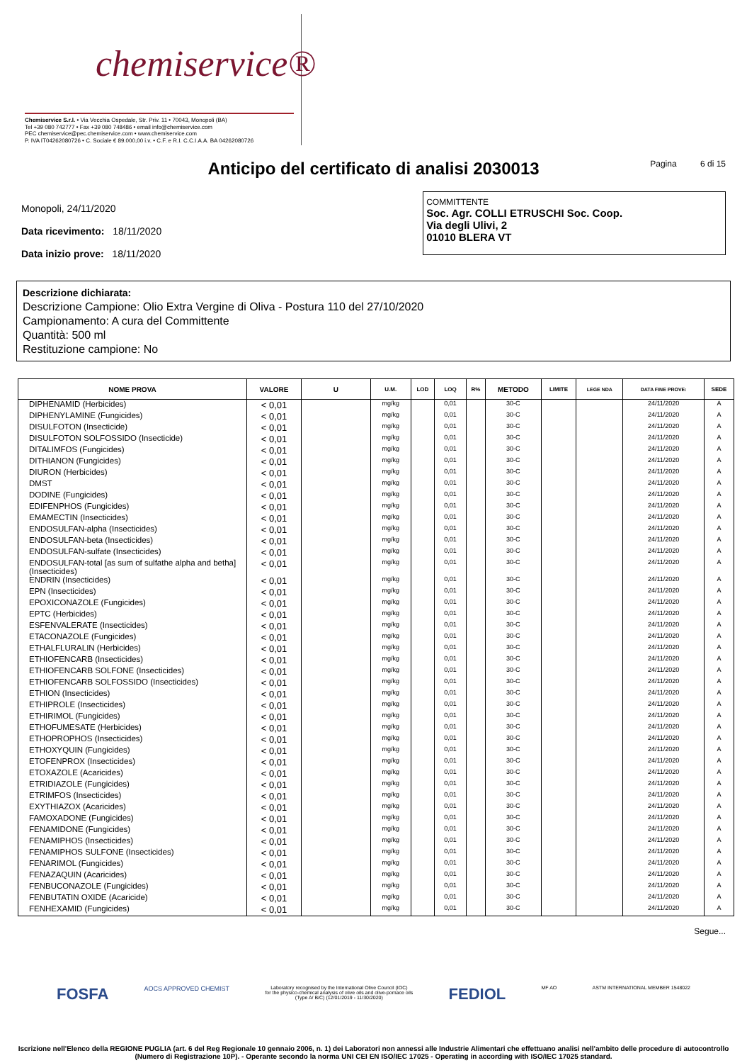chemiservice®
Chemiservice S.r.l. • Via Vecchia Ospedale, Str. Priv. 11 • 70043, Monopoli (BA)
Tel +39 080 742777 • Fax +39 080 748486 • email info@chemiservice.com
PEC chemiservice@pec.chemiservice.com • www.chemiservice.com
P. IVA IT04262080726 • C. Sociale € 89.000,00 i.v. • C.F. e R.I. C.C.I.A.A. BA 04262080726
Anticipo del certificato di analisi 2030013
Pagina 6 di 15
Monopoli, 24/11/2020
Data ricevimento: 18/11/2020
Data inizio prove: 18/11/2020
COMMITTENTE
Soc. Agr. COLLI ETRUSCHI Soc. Coop.
Via degli Ulivi, 2
01010 BLERA VT
Descrizione dichiarata:
Descrizione Campione: Olio Extra Vergine di Oliva - Postura 110 del 27/10/2020
Campionamento: A cura del Committente
Quantità: 500 ml
Restituzione campione: No
| NOME PROVA | VALORE | U | U.M. | LOD | LOQ | R% | METODO | LIMITE | LEGE NDA | DATA FINE PROVE: | SEDE |
| --- | --- | --- | --- | --- | --- | --- | --- | --- | --- | --- | --- |
| DIPHENAMID (Herbicides) | < 0,01 | | mg/kg | | 0,01 | | 30-C | | | 24/11/2020 | A |
| DIPHENYLAMINE (Fungicides) | < 0,01 | | mg/kg | | 0,01 | | 30-C | | | 24/11/2020 | A |
| DISULFOTON (Insecticide) | < 0,01 | | mg/kg | | 0,01 | | 30-C | | | 24/11/2020 | A |
| DISULFOTON SOLFOSSIDO (Insecticide) | < 0,01 | | mg/kg | | 0,01 | | 30-C | | | 24/11/2020 | A |
| DITALIMFOS (Fungicides) | < 0,01 | | mg/kg | | 0,01 | | 30-C | | | 24/11/2020 | A |
| DITHIANON (Fungicides) | < 0,01 | | mg/kg | | 0,01 | | 30-C | | | 24/11/2020 | A |
| DIURON (Herbicides) | < 0,01 | | mg/kg | | 0,01 | | 30-C | | | 24/11/2020 | A |
| DMST | < 0,01 | | mg/kg | | 0,01 | | 30-C | | | 24/11/2020 | A |
| DODINE (Fungicides) | < 0,01 | | mg/kg | | 0,01 | | 30-C | | | 24/11/2020 | A |
| EDIFENPHOS (Fungicides) | < 0,01 | | mg/kg | | 0,01 | | 30-C | | | 24/11/2020 | A |
| EMAMECTIN (Insecticides) | < 0,01 | | mg/kg | | 0,01 | | 30-C | | | 24/11/2020 | A |
| ENDOSULFAN-alpha (Insecticides) | < 0,01 | | mg/kg | | 0,01 | | 30-C | | | 24/11/2020 | A |
| ENDOSULFAN-beta (Insecticides) | < 0,01 | | mg/kg | | 0,01 | | 30-C | | | 24/11/2020 | A |
| ENDOSULFAN-sulfate (Insecticides) | < 0,01 | | mg/kg | | 0,01 | | 30-C | | | 24/11/2020 | A |
| ENDOSULFAN-total [as sum of sulfathe alpha and betha] (Insecticides) | < 0,01 | | mg/kg | | 0,01 | | 30-C | | | 24/11/2020 | A |
| ENDRIN (Insecticides) | < 0,01 | | mg/kg | | 0,01 | | 30-C | | | 24/11/2020 | A |
| EPN (Insecticides) | < 0,01 | | mg/kg | | 0,01 | | 30-C | | | 24/11/2020 | A |
| EPOXICONAZOLE (Fungicides) | < 0,01 | | mg/kg | | 0,01 | | 30-C | | | 24/11/2020 | A |
| EPTC (Herbicides) | < 0,01 | | mg/kg | | 0,01 | | 30-C | | | 24/11/2020 | A |
| ESFENVALERATE (Insecticides) | < 0,01 | | mg/kg | | 0,01 | | 30-C | | | 24/11/2020 | A |
| ETACONAZOLE (Fungicides) | < 0,01 | | mg/kg | | 0,01 | | 30-C | | | 24/11/2020 | A |
| ETHALFLURALIN (Herbicides) | < 0,01 | | mg/kg | | 0,01 | | 30-C | | | 24/11/2020 | A |
| ETHIOFENCARB (Insecticides) | < 0,01 | | mg/kg | | 0,01 | | 30-C | | | 24/11/2020 | A |
| ETHIOFENCARB SOLFONE (Insecticides) | < 0,01 | | mg/kg | | 0,01 | | 30-C | | | 24/11/2020 | A |
| ETHIOFENCARB SOLFOSSIDO (Insecticides) | < 0,01 | | mg/kg | | 0,01 | | 30-C | | | 24/11/2020 | A |
| ETHION (Insecticides) | < 0,01 | | mg/kg | | 0,01 | | 30-C | | | 24/11/2020 | A |
| ETHIPROLE (Insecticides) | < 0,01 | | mg/kg | | 0,01 | | 30-C | | | 24/11/2020 | A |
| ETHIRIMOL (Fungicides) | < 0,01 | | mg/kg | | 0,01 | | 30-C | | | 24/11/2020 | A |
| ETHOFUMESATE (Herbicides) | < 0,01 | | mg/kg | | 0,01 | | 30-C | | | 24/11/2020 | A |
| ETHOPROPHOS (Insecticides) | < 0,01 | | mg/kg | | 0,01 | | 30-C | | | 24/11/2020 | A |
| ETHOXYQUIN (Fungicides) | < 0,01 | | mg/kg | | 0,01 | | 30-C | | | 24/11/2020 | A |
| ETOFENPROX (Insecticides) | < 0,01 | | mg/kg | | 0,01 | | 30-C | | | 24/11/2020 | A |
| ETOXAZOLE (Acaricides) | < 0,01 | | mg/kg | | 0,01 | | 30-C | | | 24/11/2020 | A |
| ETRIDIAZOLE (Fungicides) | < 0,01 | | mg/kg | | 0,01 | | 30-C | | | 24/11/2020 | A |
| ETRIMFOS (Insecticides) | < 0,01 | | mg/kg | | 0,01 | | 30-C | | | 24/11/2020 | A |
| EXYTHIAZOX (Acaricides) | < 0,01 | | mg/kg | | 0,01 | | 30-C | | | 24/11/2020 | A |
| FAMOXADONE (Fungicides) | < 0,01 | | mg/kg | | 0,01 | | 30-C | | | 24/11/2020 | A |
| FENAMIDONE (Fungicides) | < 0,01 | | mg/kg | | 0,01 | | 30-C | | | 24/11/2020 | A |
| FENAMIPHOS (Insecticides) | < 0,01 | | mg/kg | | 0,01 | | 30-C | | | 24/11/2020 | A |
| FENAMIPHOS SULFONE (Insecticides) | < 0,01 | | mg/kg | | 0,01 | | 30-C | | | 24/11/2020 | A |
| FENARIMOL (Fungicides) | < 0,01 | | mg/kg | | 0,01 | | 30-C | | | 24/11/2020 | A |
| FENAZAQUIN (Acaricides) | < 0,01 | | mg/kg | | 0,01 | | 30-C | | | 24/11/2020 | A |
| FENBUCONAZOLE (Fungicides) | < 0,01 | | mg/kg | | 0,01 | | 30-C | | | 24/11/2020 | A |
| FENBUTATIN OXIDE (Acaricide) | < 0,01 | | mg/kg | | 0,01 | | 30-C | | | 24/11/2020 | A |
| FENHEXAMID (Fungicides) | < 0,01 | | mg/kg | | 0,01 | | 30-C | | | 24/11/2020 | A |
Segue...
FOSFA AOCS APPROVED CHEMIST Laboratory recognised by the International Olive Council (IOC)
for the physico-chemical analysis of olive oils and olive-pomace oils
(Type A/ B/C) (12/01/2019 - 11/30/2020) FEDIOL MF AO ASTM INTERNATIONAL MEMBER 1548022
Iscrizione nell'Elenco della REGIONE PUGLIA (art. 6 del Reg Regionale 10 gennaio 2006, n. 1) dei Laboratori non annessi alle Industrie Alimentari che effettuano analisi nell'ambito delle procedure di autocontrollo (Numero di Registrazione 10P). - Operante secondo la norma UNI CEI EN ISO/IEC 17025 - Operating in according with ISO/IEC 17025 standard.